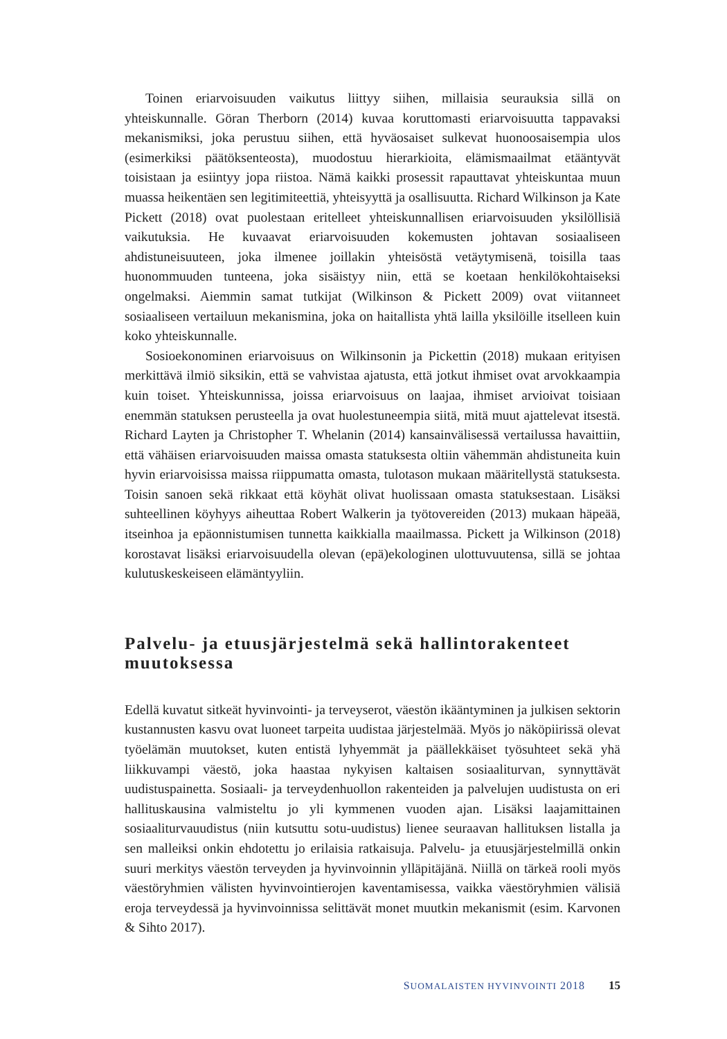Toinen eriarvoisuuden vaikutus liittyy siihen, millaisia seurauksia sillä on yhteiskunnalle. Göran Therborn (2014) kuvaa koruttomasti eriarvoisuutta tappavaksi mekanismiksi, joka perustuu siihen, että hyväosaiset sulkevat huono­osaisempia ulos (esimerkiksi päätöksenteosta), muodostuu hierarkioita, elämismaailmat etääntyvät toisistaan ja esiintyy jopa riistoa. Nämä kaikki prosessit rapauttavat yhteiskuntaa muun muassa heikentäen sen legitimiteettiä, yhteisyyttä ja osallisuutta. Richard Wilkinson ja Kate Pickett (2018) ovat puolestaan eritelleet yhteiskunnallisen eriarvoisuuden yksilöllisiä vaikutuksia. He kuvaavat eriarvoisuuden kokemusten johtavan sosiaaliseen ahdistuneisuuteen, joka ilmenee joillakin yhteisöstä vetäytymisenä, toisilla taas huonommuuden tunteena, joka sisäistyy niin, että se koetaan henkilökohtaiseksi ongelmaksi. Aiemmin samat tutkijat (Wilkinson & Pickett 2009) ovat viitanneet sosiaaliseen vertailuun mekanismina, joka on haitallista yhtä lailla yksilöille itselleen kuin koko yhteiskunnalle.
Sosioekonominen eriarvoisuus on Wilkinsonin ja Pickettin (2018) mukaan erityisen merkittävä ilmiö siksikin, että se vahvistaa ajatusta, että jotkut ihmiset ovat arvokkaampia kuin toiset. Yhteiskunnissa, joissa eriarvoisuus on laajaa, ihmiset arvioivat toisiaan enemmän statuksen perusteella ja ovat huolestuneempia siitä, mitä muut ajattelevat itsestä. Richard Layten ja Christopher T. Whelanin (2014) kansainvälisessä vertailussa havaittiin, että vähäisen eriarvoisuuden maissa omasta statuksesta oltiin vähemmän ahdistuneita kuin hyvin eriarvoisissa maissa riippumatta omasta, tulotason mukaan määritellystä statuksesta. Toisin sanoen sekä rikkaat että köyhät olivat huolissaan omasta statuksestaan. Lisäksi suhteellinen köyhyys aiheuttaa Robert Walkerin ja työtovereiden (2013) mukaan häpeää, itseinhoa ja epäonnistumisen tunnetta kaikkialla maailmassa. Pickett ja Wilkinson (2018) korostavat lisäksi eriarvoisuudella olevan (epä)ekologinen ulottuvuutensa, sillä se johtaa kulutuskeskeiseen elämäntyyliin.
Palvelu- ja etuusjärjestelmä sekä hallintorakenteet muutoksessa
Edellä kuvatut sitkeät hyvinvointi- ja terveyserot, väestön ikääntyminen ja julkisen sektorin kustannusten kasvu ovat luoneet tarpeita uudistaa järjestelmää. Myös jo näköpiirissä olevat työelämän muutokset, kuten entistä lyhyemmät ja päällekkäiset työsuhteet sekä yhä liikkuvampi väestö, joka haastaa nykyisen kaltaisen sosiaaliturvan, synnyttävät uudistuspainetta. Sosiaali- ja terveydenhuollon rakenteiden ja palvelujen uudistusta on eri hallituskausina valmisteltu jo yli kymmenen vuoden ajan. Lisäksi laajamittainen sosiaaliturvauudistus (niin kutsuttu sotu-uudistus) lienee seuraavan hallituksen listalla ja sen malleiksi onkin ehdotettu jo erilaisia ratkaisuja. Palvelu- ja etuusjärjestelmillä onkin suuri merkitys väestön terveyden ja hyvinvoinnin ylläpitäjänä. Niillä on tärkeä rooli myös väestöryhmien välisten hyvinvointierojen kaventamisessa, vaikka väestöryhmien välisiä eroja terveydessä ja hyvinvoinnissa selittävät monet muutkin mekanismit (esim. Karvonen & Sihto 2017).
SUOMALAISTEN HYVINVOINTI 2018 15